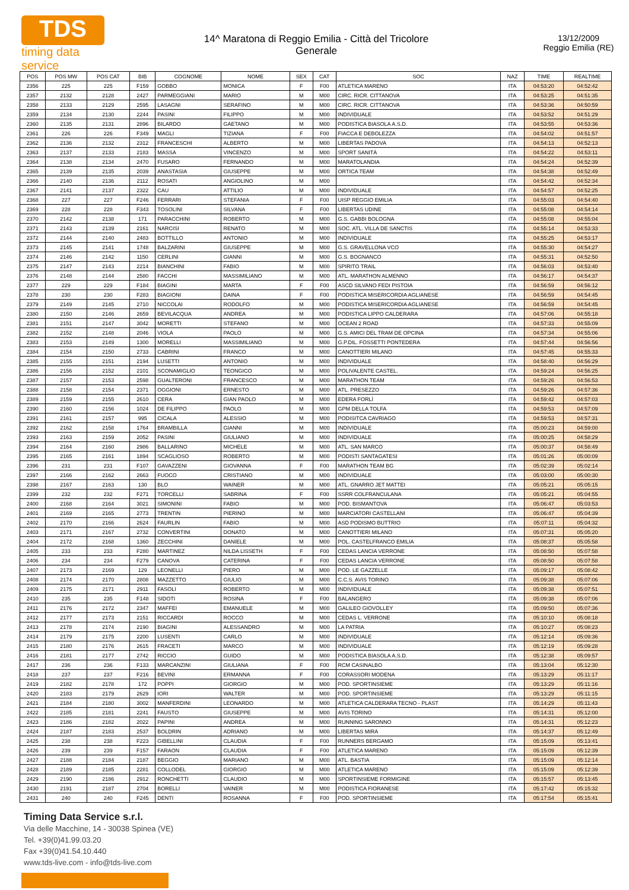TDS
timing data service
14^ Maratona di Reggio Emilia - Città del Tricolore
Generale
13/12/2009
Reggio Emilia (RE)
| POS | POS MW | POS CAT | BIB | COGNOME | NOME | SEX | CAT | SOC | NAZ | TIME | REALTIME |
| --- | --- | --- | --- | --- | --- | --- | --- | --- | --- | --- | --- |
| 2356 | 225 | 225 | F159 | GOBBO | MONICA | F | F00 | ATLETICA MARENO | ITA | 04:53:20 | 04:52:42 |
| 2357 | 2132 | 2128 | 2427 | PARMEGGIANI | MARIO | M | M00 | CIRC. RICR. CITTANOVA | ITA | 04:53:25 | 04:51:35 |
| 2358 | 2133 | 2129 | 2595 | LASAGNI | SERAFINO | M | M00 | CIRC. RICR. CITTANOVA | ITA | 04:53:36 | 04:50:59 |
| 2359 | 2134 | 2130 | 2244 | PASINI | FILIPPO | M | M00 | INDIVIDUALE | ITA | 04:53:52 | 04:51:29 |
| 2360 | 2135 | 2131 | 2896 | BILARDO | GAETANO | M | M00 | PODISTICA BIASOLA A.S.D. | ITA | 04:53:55 | 04:53:36 |
| 2361 | 226 | 226 | F349 | MAGLI | TIZIANA | F | F00 | FIACCA E DEBOLEZZA | ITA | 04:54:02 | 04:51:57 |
| 2362 | 2136 | 2132 | 2312 | FRANCESCHI | ALBERTO | M | M00 | LIBERTAS PADOVA | ITA | 04:54:13 | 04:52:13 |
| 2363 | 2137 | 2133 | 2183 | MASSA | VINCENZO | M | M00 | SPORT SANITÀ | ITA | 04:54:22 | 04:53:11 |
| 2364 | 2138 | 2134 | 2470 | FUSARO | FERNANDO | M | M00 | MARATOLANDIA | ITA | 04:54:24 | 04:52:39 |
| 2365 | 2139 | 2135 | 2039 | ANASTASIA | GIUSEPPE | M | M00 | ORTICA TEAM | ITA | 04:54:38 | 04:52:49 |
| 2366 | 2140 | 2136 | 2112 | ROSATI | ANGIOLINO | M | M00 | | ITA | 04:54:42 | 04:52:34 |
| 2367 | 2141 | 2137 | 2322 | CAU | ATTILIO | M | M00 | INDIVIDUALE | ITA | 04:54:57 | 04:52:25 |
| 2368 | 227 | 227 | F246 | FERRARI | STEFANIA | F | F00 | UISP REGGIO EMILIA | ITA | 04:55:03 | 04:54:40 |
| 2369 | 228 | 228 | F343 | TOSOLINI | SILVANA | F | F00 | LIBERTAS UDINE | ITA | 04:55:08 | 04:54:14 |
| 2370 | 2142 | 2138 | 171 | PARACCHINI | ROBERTO | M | M00 | G.S. GABBI BOLOGNA | ITA | 04:55:08 | 04:55:04 |
| 2371 | 2143 | 2139 | 2161 | NARCISI | RENATO | M | M00 | SOC. ATL. VILLA DE SANCTIS | ITA | 04:55:14 | 04:53:33 |
| 2372 | 2144 | 2140 | 2483 | BOTTILLO | ANTONIO | M | M00 | INDIVIDUALE | ITA | 04:55:25 | 04:53:17 |
| 2373 | 2145 | 2141 | 1748 | BALZARINI | GIUSEPPE | M | M00 | G.S. GRAVELLONA VCO | ITA | 04:55:30 | 04:54:27 |
| 2374 | 2146 | 2142 | 1150 | CERLINI | GIANNI | M | M00 | G.S. BOGNANCO | ITA | 04:55:31 | 04:52:50 |
| 2375 | 2147 | 2143 | 2214 | BIANCHINI | FABIO | M | M00 | SPIRITO TRAIL | ITA | 04:56:03 | 04:53:40 |
| 2376 | 2148 | 2144 | 2580 | FACCHI | MASSIMILIANO | M | M00 | ATL. MARATHON ALMENNO | ITA | 04:56:17 | 04:54:37 |
| 2377 | 229 | 229 | F184 | BIAGINI | MARTA | F | F00 | ASCD SILVANO FEDI PISTOIA | ITA | 04:56:59 | 04:56:12 |
| 2378 | 230 | 230 | F283 | BIAGIONI | DAINA | F | F00 | PODISTICA MISERICORDIA AGLIANESE | ITA | 04:56:59 | 04:54:45 |
| 2379 | 2149 | 2145 | 2710 | NICCOLAI | RODOLFO | M | M00 | PODISTICA MISERICORDIA AGLIANESE | ITA | 04:56:59 | 04:54:45 |
| 2380 | 2150 | 2146 | 2659 | BEVILACQUA | ANDREA | M | M00 | PODISTICA LIPPO CALDERARA | ITA | 04:57:06 | 04:55:18 |
| 2381 | 2151 | 2147 | 3042 | MORETTI | STEFANO | M | M00 | OCEAN 2 ROAD | ITA | 04:57:33 | 04:55:09 |
| 2382 | 2152 | 2148 | 2046 | VIOLA | PAOLO | M | M00 | G.S. AMICI DEL TRAM DE OPCINA | ITA | 04:57:34 | 04:55:06 |
| 2383 | 2153 | 2149 | 1300 | MORELLI | MASSIMILIANO | M | M00 | G.P.DIL. FOSSETTI PONTEDERA | ITA | 04:57:44 | 04:56:56 |
| 2384 | 2154 | 2150 | 2733 | CABRINI | FRANCO | M | M00 | CANOTTIERI MILANO | ITA | 04:57:45 | 04:55:33 |
| 2385 | 2155 | 2151 | 2194 | LUSETTI | ANTONIO | M | M00 | INDIVIDUALE | ITA | 04:58:40 | 04:56:29 |
| 2386 | 2156 | 2152 | 2101 | SCONAMIGLIO | TEONGICO | M | M00 | POLIVALENTE CASTEL. | ITA | 04:59:24 | 04:56:25 |
| 2387 | 2157 | 2153 | 2598 | GUALTERONI | FRANCESCO | M | M00 | MARATHON TEAM | ITA | 04:59:26 | 04:56:53 |
| 2388 | 2158 | 2154 | 2371 | OGGIONI | ERNESTO | M | M00 | ATL. PRESEZZO | ITA | 04:59:26 | 04:57:36 |
| 2389 | 2159 | 2155 | 2610 | CERA | GIAN PAOLO | M | M00 | EDERA FORLÌ | ITA | 04:59:42 | 04:57:03 |
| 2390 | 2160 | 2156 | 1024 | DE FILIPPO | PAOLO | M | M00 | GPM DELLA TOLFA | ITA | 04:59:53 | 04:57:09 |
| 2391 | 2161 | 2157 | 995 | CICALA | ALESSIO | M | M00 | PODISITCA CAVRIAGO | ITA | 04:59:53 | 04:57:31 |
| 2392 | 2162 | 2158 | 1764 | BRAMBILLA | GIANNI | M | M00 | INDIVIDUALE | ITA | 05:00:23 | 04:59:00 |
| 2393 | 2163 | 2159 | 2052 | PASINI | GIULIANO | M | M00 | INDIVIDUALE | ITA | 05:00:25 | 04:58:29 |
| 2394 | 2164 | 2160 | 2986 | BALLARINO | MICHELE | M | M00 | ATL. SAN MARCO | ITA | 05:00:37 | 04:58:49 |
| 2395 | 2165 | 2161 | 1894 | SCAGLIOSO | ROBERTO | M | M00 | PODISTI SANTAGATESI | ITA | 05:01:26 | 05:00:09 |
| 2396 | 231 | 231 | F107 | GAVAZZENI | GIOVANNA | F | F00 | MARATHON TEAM BG | ITA | 05:02:39 | 05:02:14 |
| 2397 | 2166 | 2162 | 2663 | FUOCO | CRISTIANO | M | M00 | INDIVIDUALE | ITA | 05:03:00 | 05:00:30 |
| 2398 | 2167 | 2163 | 130 | BLO | WAINER | M | M00 | ATL. GNARRO JET MATTEI | ITA | 05:05:21 | 05:05:15 |
| 2399 | 232 | 232 | F271 | TORCELLI | SABRINA | F | F00 | SSRR COLFRANCULANA | ITA | 05:05:21 | 05:04:55 |
| 2400 | 2168 | 2164 | 3021 | SIMONINI | FABIO | M | M00 | POD. BISMANTOVA | ITA | 05:06:47 | 05:03:53 |
| 2401 | 2169 | 2165 | 2773 | TRENTIN | PIERINO | M | M00 | MARCIATORI CASTELLANI | ITA | 05:06:47 | 05:04:39 |
| 2402 | 2170 | 2166 | 2624 | FAURLIN | FABIO | M | M00 | ASD PODISMO BUTTRIO | ITA | 05:07:11 | 05:04:32 |
| 2403 | 2171 | 2167 | 2732 | CONVERTINI | DONATO | M | M00 | CANOTTIERI MILANO | ITA | 05:07:31 | 05:05:20 |
| 2404 | 2172 | 2168 | 1360 | ZECCHINI | DANIELE | M | M00 | POL. CASTELFRANCO EMILIA | ITA | 05:08:37 | 05:05:58 |
| 2405 | 233 | 233 | F280 | MARTINEZ | NILDA LISSETH | F | F00 | CEDAS LANCIA VERRONE | ITA | 05:08:50 | 05:07:58 |
| 2406 | 234 | 234 | F279 | CANOVA | CATERINA | F | F00 | CEDAS LANCIA VERRONE | ITA | 05:08:50 | 05:07:58 |
| 2407 | 2173 | 2169 | 129 | LEONELLI | PIERO | M | M00 | POD. LE GAZZELLE | ITA | 05:09:17 | 05:08:42 |
| 2408 | 2174 | 2170 | 2808 | MAZZETTO | GIULIO | M | M00 | C.C.S. AVIS TORINO | ITA | 05:09:38 | 05:07:06 |
| 2409 | 2175 | 2171 | 2911 | FASOLI | ROBERTO | M | M00 | INDIVIDUALE | ITA | 05:09:38 | 05:07:51 |
| 2410 | 235 | 235 | F148 | SIDOTI | ROSINA | F | F00 | BALANGERO | ITA | 05:09:38 | 05:07:06 |
| 2411 | 2176 | 2172 | 2347 | MAFFEI | EMANUELE | M | M00 | GALILEO GIOVOLLEY | ITA | 05:09:50 | 05:07:36 |
| 2412 | 2177 | 2173 | 2151 | RICCARDI | ROCCO | M | M00 | CEDAS L. VERRONE | ITA | 05:10:10 | 05:08:18 |
| 2413 | 2178 | 2174 | 2190 | BIAGINI | ALESSANDRO | M | M00 | LA PATRIA | ITA | 05:10:27 | 05:08:23 |
| 2414 | 2179 | 2175 | 2200 | LUSENTI | CARLO | M | M00 | INDIVIDUALE | ITA | 05:12:14 | 05:09:36 |
| 2415 | 2180 | 2176 | 2615 | FRACETI | MARCO | M | M00 | INDIVIDUALE | ITA | 05:12:19 | 05:09:28 |
| 2416 | 2181 | 2177 | 2742 | RICCIO | GUIDO | M | M00 | PODISTICA BIASOLA A.S.D. | ITA | 05:12:38 | 05:09:57 |
| 2417 | 236 | 236 | F133 | MARCANZINI | GIULIANA | F | F00 | RCM CASINALBO | ITA | 05:13:04 | 05:12:30 |
| 2418 | 237 | 237 | F216 | BEVINI | ERMANNA | F | F00 | CORASSORI MODENA | ITA | 05:13:29 | 05:11:17 |
| 2419 | 2182 | 2178 | 172 | POPPI | GIORGIO | M | M00 | POD. SPORTINSIEME | ITA | 05:13:29 | 05:11:16 |
| 2420 | 2183 | 2179 | 2629 | IORI | WALTER | M | M00 | POD. SPORTINSIEME | ITA | 05:13:29 | 05:11:15 |
| 2421 | 2184 | 2180 | 3002 | MANFERDINI | LEONARDO | M | M00 | ATLETICA CALDERARA TECNO - PLAST | ITA | 05:14:29 | 05:11:43 |
| 2422 | 2185 | 2181 | 2241 | FAUSTO | GIUSEPPE | M | M00 | AVIS TORINO | ITA | 05:14:31 | 05:12:00 |
| 2423 | 2186 | 2182 | 2022 | PAPINI | ANDREA | M | M00 | RUNNING SARONNO | ITA | 05:14:31 | 05:12:23 |
| 2424 | 2187 | 2183 | 2537 | BOLDRIN | ADRIANO | M | M00 | LIBERTAS MIRA | ITA | 05:14:37 | 05:12:49 |
| 2425 | 238 | 238 | F223 | GIBELLINI | CLAUDIA | F | F00 | RUNNERS BERGAMO | ITA | 05:15:09 | 05:13:41 |
| 2426 | 239 | 239 | F157 | FARAON | CLAUDIA | F | F00 | ATLETICA MARENO | ITA | 05:15:09 | 05:12:39 |
| 2427 | 2188 | 2184 | 2187 | BEGGIO | MARIANO | M | M00 | ATL. BASTIA | ITA | 05:15:09 | 05:12:14 |
| 2428 | 2189 | 2185 | 2281 | COLLODEL | GIORGIO | M | M00 | ATLETICA MARENO | ITA | 05:15:09 | 05:12:39 |
| 2429 | 2190 | 2186 | 2912 | RONCHETTI | CLAUDIO | M | M00 | SPORTINSIEME FORMIGINE | ITA | 05:15:57 | 05:13:45 |
| 2430 | 2191 | 2187 | 2704 | BORELLI | VAINER | M | M00 | PODISTICA FIORANESE | ITA | 05:17:42 | 05:15:32 |
| 2431 | 240 | 240 | F245 | DENTI | ROSANNA | F | F00 | POD. SPORTINSIEME | ITA | 05:17:54 | 05:15:41 |
Timing Data Service s.r.l.
Via delle Macchine, 14 - 30038 Spinea (VE)
Tel. +39(0)41.99.03.20
Fax +39(0)41.54.10.440
www.tds-live.com - info@tds-live.com